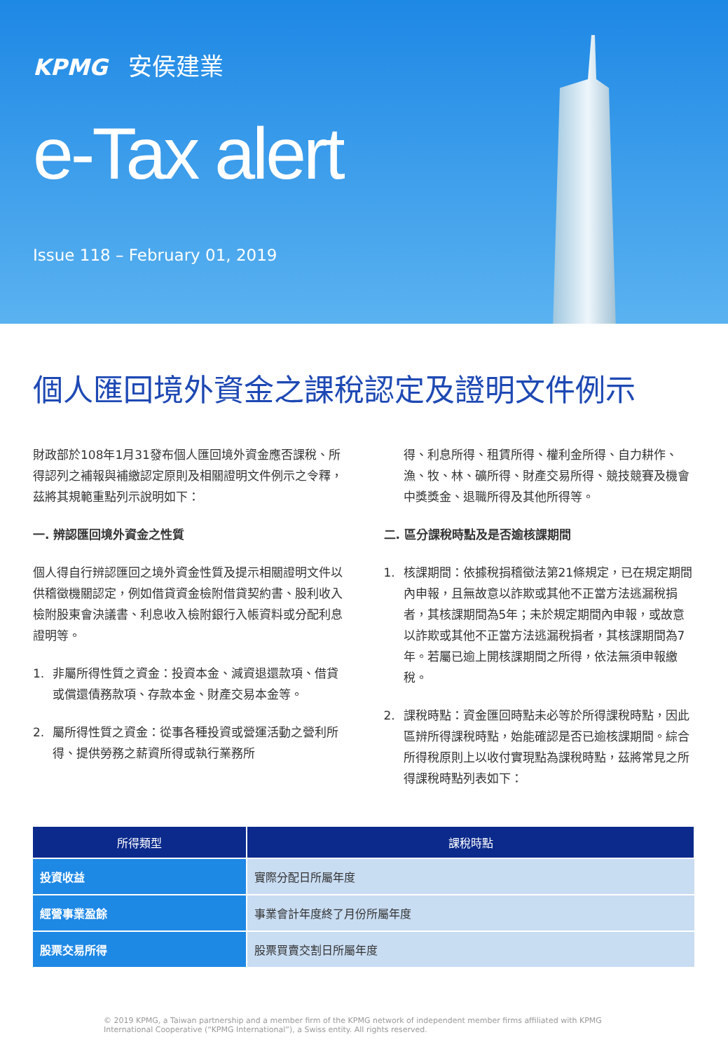KPMG 安侯建業
e-Tax alert
Issue 118 – February 01, 2019
個人匯回境外資金之課稅認定及證明文件例示
財政部於108年1月31發布個人匯回境外資金應否課稅、所得認列之補報與補繳認定原則及相關證明文件例示之令釋，茲將其規範重點列示說明如下：
一. 辨認匯回境外資金之性質
個人得自行辨認匯回之境外資金性質及提示相關證明文件以供稽徵機關認定，例如借貸資金檢附借貸契約書、股利收入檢附股東會決議書、利息收入檢附銀行入帳資料或分配利息證明等。
1. 非屬所得性質之資金：投資本金、減資退還款項、借貸或償還債務款項、存款本金、財產交易本金等。
2. 屬所得性質之資金：從事各種投資或營運活動之營利所得、提供勞務之薪資所得或執行業務所
得、利息所得、租賃所得、權利金所得、自力耕作、漁、牧、林、礦所得、財產交易所得、競技競賽及機會中獎獎金、退職所得及其他所得等。
二. 區分課稅時點及是否逾核課期間
1. 核課期間：依據稅捐稽徵法第21條規定，已在規定期間內申報，且無故意以詐欺或其他不正當方法逃漏稅捐者，其核課期間為5年；未於規定期間內申報，或故意以詐欺或其他不正當方法逃漏稅捐者，其核課期間為7年。若屬已逾上開核課期間之所得，依法無須申報繳稅。
2. 課稅時點：資金匯回時點未必等於所得課稅時點，因此區辨所得課稅時點，始能確認是否已逾核課期間。綜合所得稅原則上以收付實現點為課稅時點，茲將常見之所得課稅時點列表如下：
| 所得類型 | 課稅時點 |
| --- | --- |
| 投資收益 | 實際分配日所屬年度 |
| 經營事業盈餘 | 事業會計年度終了月份所屬年度 |
| 股票交易所得 | 股票買賣交割日所屬年度 |
© 2019 KPMG, a Taiwan partnership and a member firm of the KPMG network of independent member firms affiliated with KPMG International Cooperative (“KPMG International”), a Swiss entity. All rights reserved.